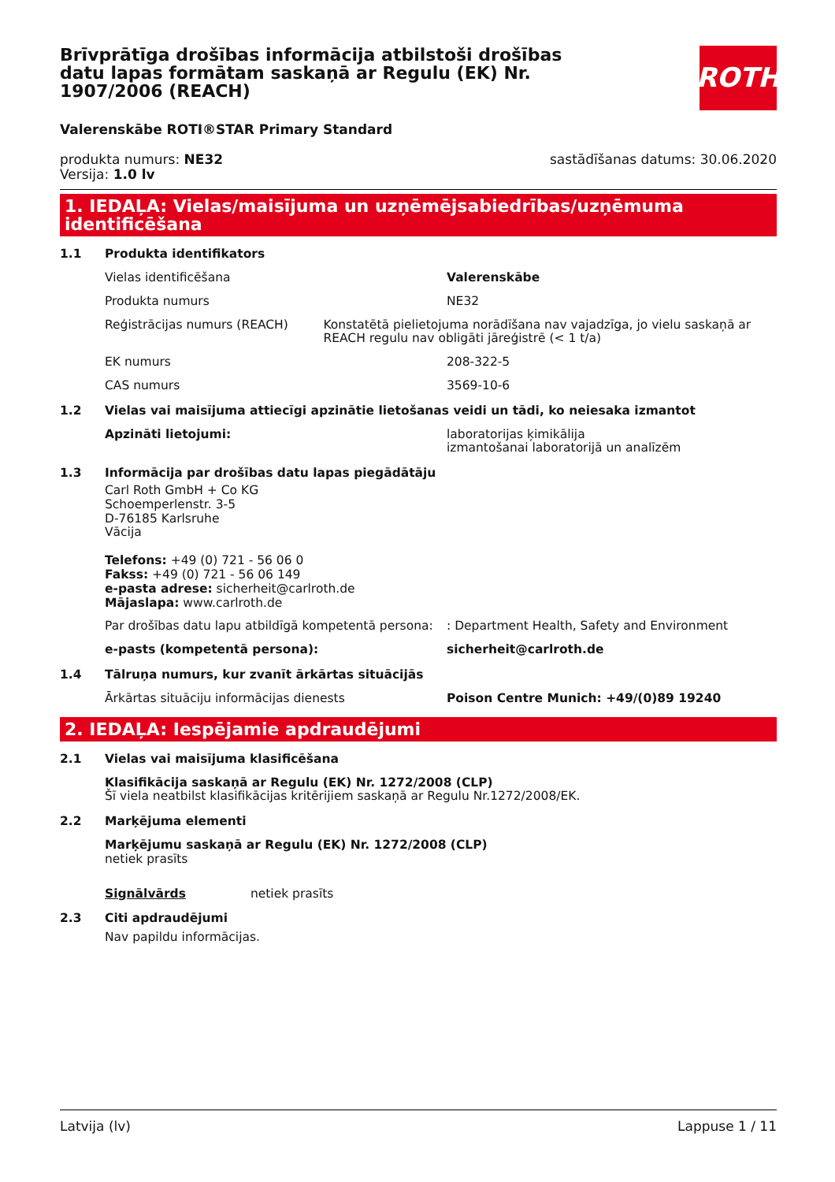Brīvprātīga drošības informācija atbilstoši drošības datu lapas formātam saskaņā ar Regulu (EK) Nr. 1907/2006 (REACH)
ROTH
Valerenskābe ROTI®STAR Primary Standard
produkta numurs: NE32
Versija: 1.0 lv
sastādīšanas datums: 30.06.2020
1. IEDAĻA: Vielas/maisījuma un uzņēmējsabiedrības/uzņēmuma identificēšana
1.1 Produkta identifikators
Vielas identificēšana Valerenskābe
Produkta numurs NE32
Reģistrācijas numurs (REACH) Konstatētā pielietojuma norādīšana nav vajadzīga, jo vielu saskaņā ar REACH regulu nav obligāti jāreģistrē (< 1 t/a)
EK numurs 208-322-5
CAS numurs 3569-10-6
1.2 Vielas vai maisījuma attiecīgi apzinātie lietošanas veidi un tādi, ko neiesaka izmantot
Apzināti lietojumi: laboratorijas ķimikālija
izmantošanai laboratorijā un analīzēm
1.3 Informācija par drošības datu lapas piegādātāju
Carl Roth GmbH + Co KG
Schoemperlenstr. 3-5
D-76185 Karlsruhe
Vācija
Telefons: +49 (0) 721 - 56 06 0
Fakss: +49 (0) 721 - 56 06 149
e-pasta adrese: sicherheit@carlroth.de
Mājaslapa: www.carlroth.de
Par drošības datu lapu atbildīgā kompetentā persona:
: Department Health, Safety and Environment
e-pasts (kompetentā persona): sicherheit@carlroth.de
1.4 Tālruņa numurs, kur zvanīt ārkārtas situācijās
Ārkārtas situāciju informācijas dienests Poison Centre Munich: +49/(0)89 19240
2. IEDAĻA: Iespējamie apdraudējumi
2.1 Vielas vai maisījuma klasificēšana
Klasifikācija saskaņā ar Regulu (EK) Nr. 1272/2008 (CLP)
Šī viela neatbilst klasifikācijas kritērijiem saskaņā ar Regulu Nr.1272/2008/EK.
2.2 Marķējuma elementi
Marķējumu saskaņā ar Regulu (EK) Nr. 1272/2008 (CLP)
netiek prasīts
Signālvārds netiek prasīts
2.3 Citi apdraudējumi
Nav papildu informācijas.
Latvija (lv) Lappuse 1 / 11